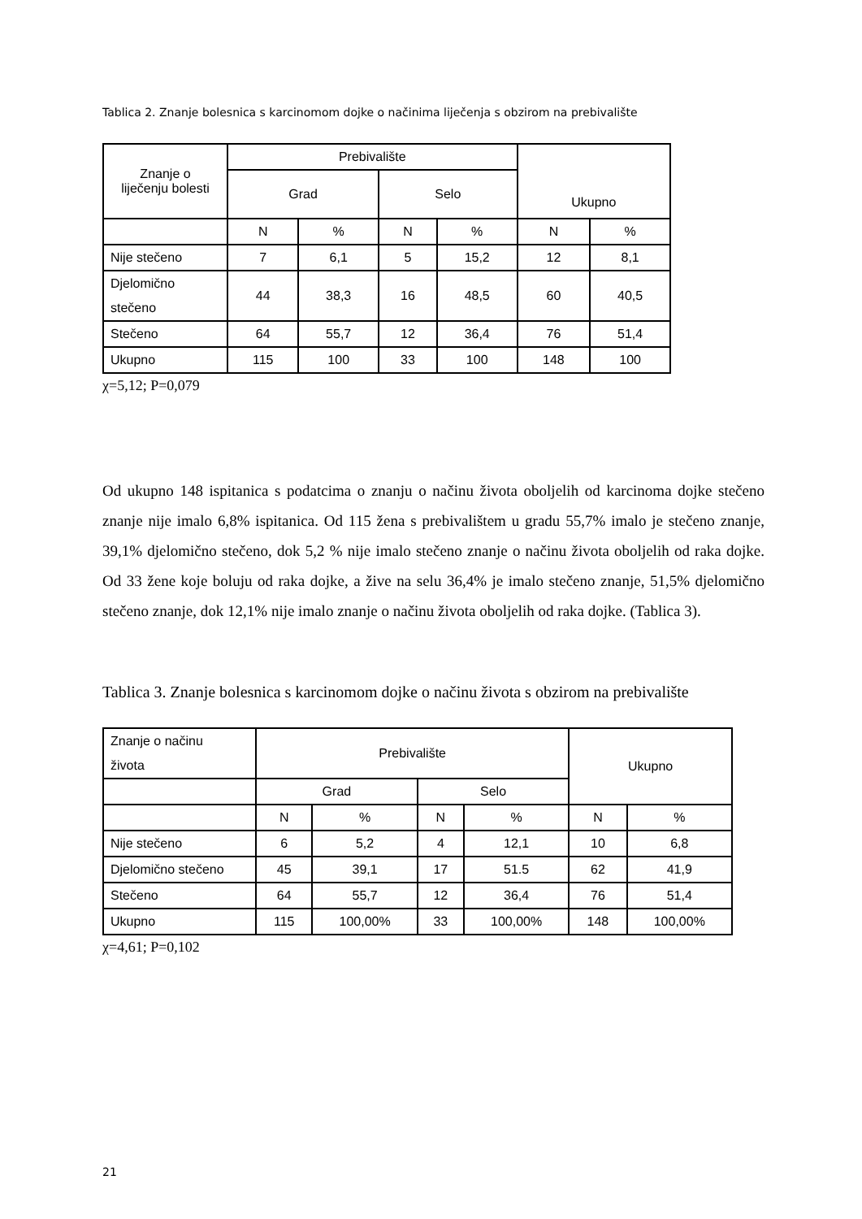Tablica 2. Znanje bolesnica s karcinomom dojke o načinima liječenja s obzirom na prebivalište
| Znanje o liječenju bolesti | Prebivalište | | | | Ukupno | |
| --- | --- | --- | --- | --- | --- | --- |
| | Grad | | Selo | | | |
| | N | % | N | % | N | % |
| Nije stečeno | 7 | 6,1 | 5 | 15,2 | 12 | 8,1 |
| Djelomično stečeno | 44 | 38,3 | 16 | 48,5 | 60 | 40,5 |
| Stečeno | 64 | 55,7 | 12 | 36,4 | 76 | 51,4 |
| Ukupno | 115 | 100 | 33 | 100 | 148 | 100 |
χ=5,12; P=0,079
Od ukupno 148 ispitanica s podatcima o znanju o načinu života oboljelih od karcinoma dojke stečeno znanje nije imalo 6,8% ispitanica. Od 115 žena s prebivalištem u gradu 55,7% imalo je stečeno znanje, 39,1% djelomično stečeno, dok 5,2 % nije imalo stečeno znanje o načinu života oboljelih od raka dojke. Od 33 žene koje boluju od raka dojke, a žive na selu 36,4% je imalo stečeno znanje, 51,5% djelomično stečeno znanje, dok 12,1% nije imalo znanje o načinu života oboljelih od raka dojke. (Tablica 3).
Tablica 3. Znanje bolesnica s karcinomom dojke o načinu života s obzirom na prebivalište
| Znanje o načinu života | Prebivalište | | | | Ukupno | |
| --- | --- | --- | --- | --- | --- | --- |
| | Grad | | Selo | | | |
| | N | % | N | % | N | % |
| Nije stečeno | 6 | 5,2 | 4 | 12,1 | 10 | 6,8 |
| Djelomično stečeno | 45 | 39,1 | 17 | 51.5 | 62 | 41,9 |
| Stečeno | 64 | 55,7 | 12 | 36,4 | 76 | 51,4 |
| Ukupno | 115 | 100,00% | 33 | 100,00% | 148 | 100,00% |
χ=4,61; P=0,102
21